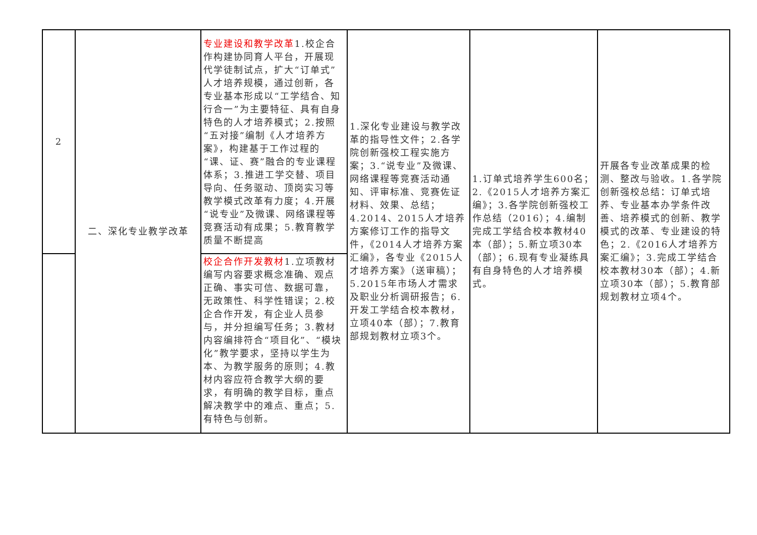| 2 | 二、深化专业教学改革 | 专业建设和教学改革 1.校企合作构建协同育人平台，开展现代学徒制试点，扩大“订单式”人才培养规模，通过创新，各专业基本形成以“工学结合、知行合一”为主要特征、具有自身特色的人才培养模式；2.按照“五对接”编制《人才培养方案》，构建基于工作过程的“课、证、赛”融合的专业课程体系；3.推进工学交替、项目导向、任务驱动、顶岗实习等教学模式改革有力度；4.开展“说专业”及微课、网络课程等竞赛活动有成果；5.教育教学质量不断提高 | 1.深化专业建设与教学改革的指导性文件；2.各学院创新强校工程实施方案；3.“说专业”及微课、网络课程等竞赛活动通知、评审标准、竞赛佐证材料、效果、总结；4.2014、2015人才培养方案修订工作的指导文件，《2014人才培养方案汇编》，各专业《2015人才培养方案》（送审稿）；5.2015年市场人才需求及职业分析调研报告；6.开发工学结合校本教材，立项40本（部）；7.教育部规划教材立项3个。 | 1.订单式培养学生600名；2.《2015人才培养方案汇编》；3.各学院创新强校工作总结（2016）；4.编制完成工学结合校本教材40本（部）；5.新立项30本（部）；6.现有专业凝练具有自身特色的人才培养模式。 | 开展各专业改革成果的检测、整改与验收。1.各学院创新强校总结：订单式培养、专业基本办学条件改善、培养模式的创新、教学模式的改革、专业建设的特色；2.《2016人才培养方案汇编》；3.完成工学结合校本教材30本（部）；4.新立项30本（部）；5.教育部规划教材立项4个。 |
| | | 校企合作开发教材 1.立项教材编写内容要求概念准确、观点正确、事实可信、数据可靠，无政策性、科学性错误；2.校企合作开发，有企业人员参与，并分担编写任务；3.教材内容编排符合“项目化”、“模块化”教学要求，坚持以学生为本、为教学服务的原则；4.教材内容应符合教学大纲的要求，有明确的教学目标，重点解决教学中的难点、重点；5. 有特色与创新。 | | | |